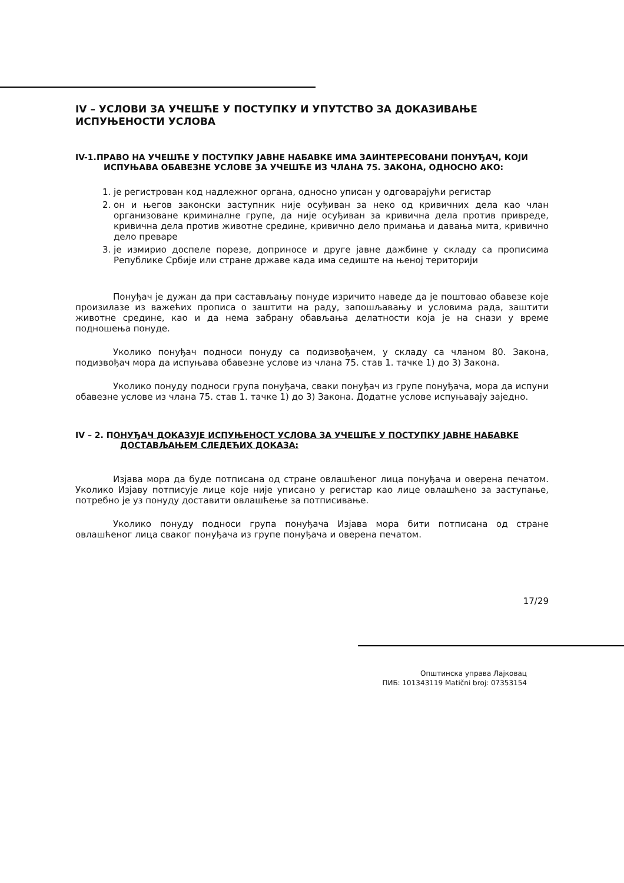IV – УСЛОВИ ЗА УЧЕШЋЕ У ПОСТУПКУ И УПУТСТВО ЗА ДОКАЗИВАЊЕ ИСПУЊЕНОСТИ УСЛОВА
IV-1.ПРАВО НА УЧЕШЋЕ У ПОСТУПКУ ЈАВНЕ НАБАВКЕ ИМА ЗАИНТЕРЕСОВАНИ ПОНУЂАЧ, КОЈИ
ИСПУЊАВА ОБАВЕЗНЕ УСЛОВЕ ЗА УЧЕШЋЕ ИЗ ЧЛАНА 75. ЗАКОНА, ОДНОСНО АКО:
1. је регистрован код надлежног органа, односно уписан у одговарајући регистар
2. он и његов законски заступник није осуђиван за неко од кривичних дела као члан организоване криминалне групе, да није осуђиван за кривична дела против привреде, кривична дела против животне средине, кривично дело примања и давања мита, кривично дело преваре
3. је измирио доспеле порезе, доприносе и друге јавне дажбине у складу са прописима Републике Србије или стране државе када има седиште на њеној територији
Понуђач је дужан да при састављању понуде изричито наведе да је поштовао обавезе које произилазе из важећих прописа о заштити на раду, запошљавању и условима рада, заштити животне средине, као и да нема забрану обављања делатности која је на снази у време подношења понуде.
Уколико понуђач подноси понуду са подизвођачем, у складу са чланом 80. Закона, подизвођач мора да испуњава обавезне услове из члана 75. став 1. тачке 1) до 3) Закона.
Уколико понуду подноси група понуђача, сваки понуђач из групе понуђача, мора да испуни обавезне услове из члана 75. став 1. тачке 1) до 3) Закона. Додатне услове испуњавају заједно.
IV – 2. ПОНУЂАЧ ДОКАЗУЈЕ ИСПУЊЕНОСТ УСЛОВА ЗА УЧЕШЋЕ У ПОСТУПКУ ЈАВНЕ НАБАВКЕ
ДОСТАВЉАЊЕМ СЛЕДЕЋИХ ДОКАЗА:
Изјава мора да буде потписана од стране овлашћеног лица понуђача и оверена печатом. Уколико Изјаву потписује лице које није уписано у регистар као лице овлашћено за заступање, потребно је уз понуду доставити овлашћење за потписивање.
Уколико понуду подноси група понуђача Изјава мора бити потписана од стране овлашћеног лица сваког понуђача из групе понуђача и оверена печатом.
17/29
Општинска управа Лајковац
ПИБ: 101343119 Matični broj: 07353154